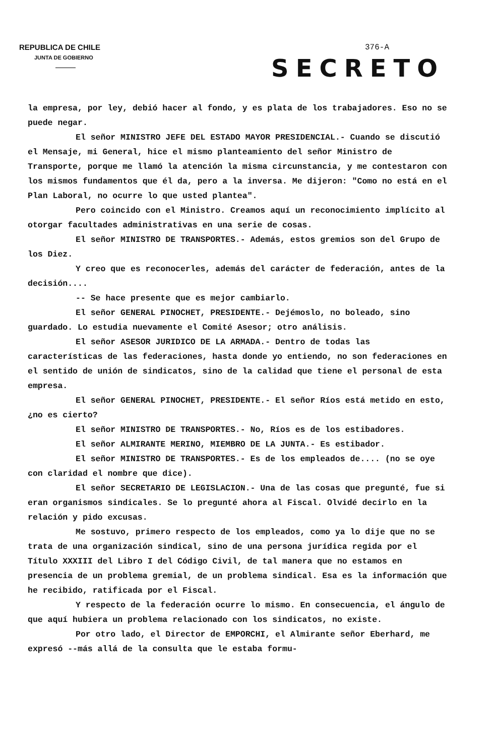REPUBLICA DE CHILE
JUNTA DE GOBIERNO
376-A
SECRETO
la empresa, por ley, debió hacer al fondo, y es plata de los trabajadores. Eso no se puede negar.
El señor MINISTRO JEFE DEL ESTADO MAYOR PRESIDENCIAL.- Cuando se discutió el Mensaje, mi General, hice el mismo planteamiento del señor Ministro de Transporte, porque me llamó la atención la misma circunstancia, y me contestaron con los mismos fundamentos que él da, pero a la inversa. Me dijeron: "Como no está en el Plan Laboral, no ocurre lo que usted plantea".
Pero coincido con el Ministro. Creamos aquí un reconocimiento implícito al otorgar facultades administrativas en una serie de cosas.
El señor MINISTRO DE TRANSPORTES.- Además, estos gremios son del Grupo de los Diez.
Y creo que es reconocerles, además del carácter de federación, antes de la decisión....
-- Se hace presente que es mejor cambiarlo.
El señor GENERAL PINOCHET, PRESIDENTE.- Dejémoslo, no boleado, sino guardado. Lo estudia nuevamente el Comité Asesor; otro análisis.
El señor ASESOR JURIDICO DE LA ARMADA.- Dentro de todas las características de las federaciones, hasta donde yo entiendo, no son federaciones en el sentido de unión de sindicatos, sino de la calidad que tiene el personal de esta empresa.
El señor GENERAL PINOCHET, PRESIDENTE.- El señor Ríos está metido en esto, ¿no es cierto?
El señor MINISTRO DE TRANSPORTES.- No, Ríos es de los estibadores.
El señor ALMIRANTE MERINO, MIEMBRO DE LA JUNTA.- Es estibador.
El señor MINISTRO DE TRANSPORTES.- Es de los empleados de.... (no se oye con claridad el nombre que dice).
El señor SECRETARIO DE LEGISLACION.- Una de las cosas que pregunté, fue si eran organismos sindicales. Se lo pregunté ahora al Fiscal. Olvidé decirlo en la relación y pido excusas.
Me sostuvo, primero respecto de los empleados, como ya lo dije que no se trata de una organización sindical, sino de una persona jurídica regida por el Título XXXIII del Libro I del Código Civil, de tal manera que no estamos en presencia de un problema gremial, de un problema sindical. Esa es la información que he recibido, ratificada por el Fiscal.
Y respecto de la federación ocurre lo mismo. En consecuencia, el ángulo de que aquí hubiera un problema relacionado con los sindicatos, no existe.
Por otro lado, el Director de EMPORCHI, el Almirante señor Eberhard, me expresó --más allá de la consulta que le estaba formu-